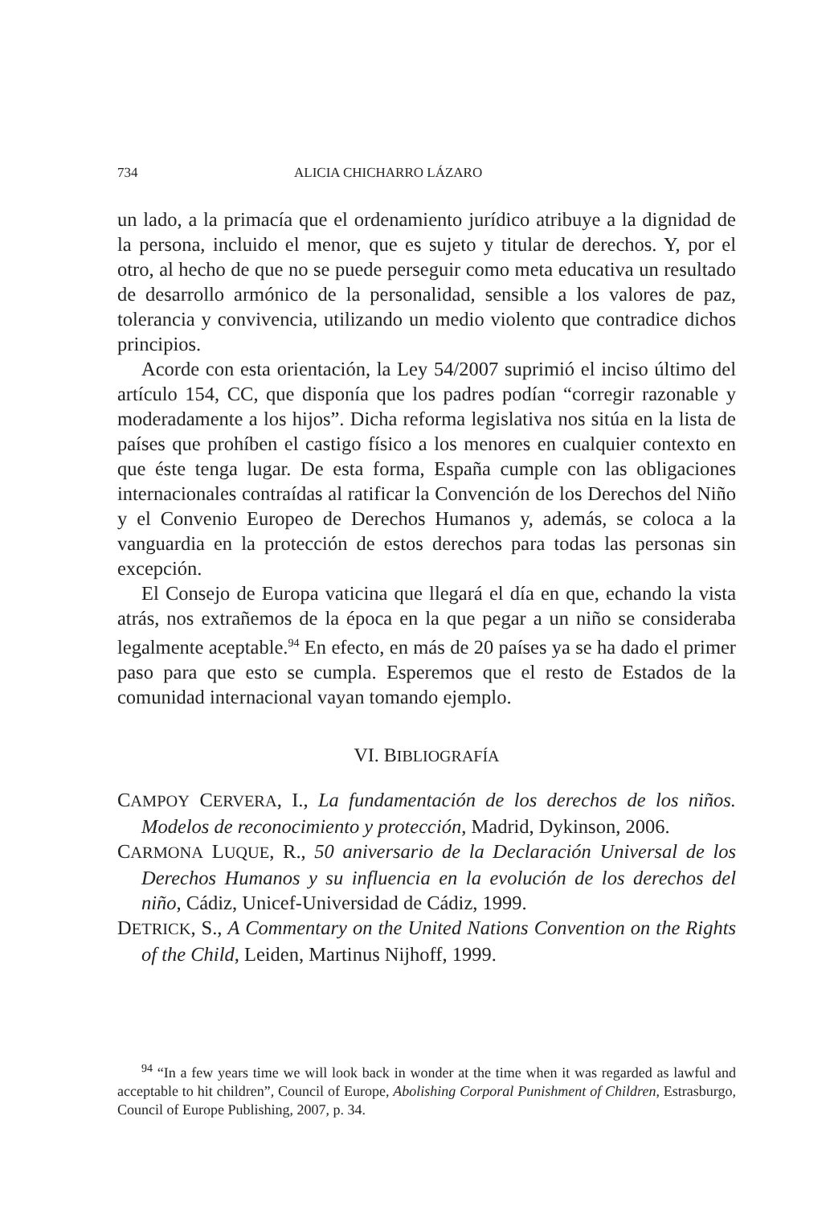734 ALICIA CHICHARRO LÁZARO
un lado, a la primacía que el ordenamiento jurídico atribuye a la dignidad de la persona, incluido el menor, que es sujeto y titular de derechos. Y, por el otro, al hecho de que no se puede perseguir como meta educativa un resultado de desarrollo armónico de la personalidad, sensible a los valores de paz, tolerancia y convivencia, utilizando un medio violento que contradice dichos principios.
Acorde con esta orientación, la Ley 54/2007 suprimió el inciso último del artículo 154, CC, que disponía que los padres podían “corregir razonable y moderadamente a los hijos”. Dicha reforma legislativa nos sitúa en la lista de países que prohíben el castigo físico a los menores en cualquier contexto en que éste tenga lugar. De esta forma, España cumple con las obligaciones internacionales contraídas al ratificar la Convención de los Derechos del Niño y el Convenio Europeo de Derechos Humanos y, además, se coloca a la vanguardia en la protección de estos derechos para todas las personas sin excepción.
El Consejo de Europa vaticina que llegará el día en que, echando la vista atrás, nos extrañemos de la época en la que pegar a un niño se consideraba legalmente aceptable.<sup>94</sup> En efecto, en más de 20 países ya se ha dado el primer paso para que esto se cumpla. Esperemos que el resto de Estados de la comunidad internacional vayan tomando ejemplo.
VI. BIBLIOGRAFÍA
CAMPOY CERVERA, I., La fundamentación de los derechos de los niños. Modelos de reconocimiento y protección, Madrid, Dykinson, 2006.
CARMONA LUQUE, R., 50 aniversario de la Declaración Universal de los Derechos Humanos y su influencia en la evolución de los derechos del niño, Cádiz, Unicef-Universidad de Cádiz, 1999.
DETRICK, S., A Commentary on the United Nations Convention on the Rights of the Child, Leiden, Martinus Nijhoff, 1999.
<sup>94</sup> “In a few years time we will look back in wonder at the time when it was regarded as lawful and acceptable to hit children”, Council of Europe, Abolishing Corporal Punishment of Children, Estrasburgo, Council of Europe Publishing, 2007, p. 34.